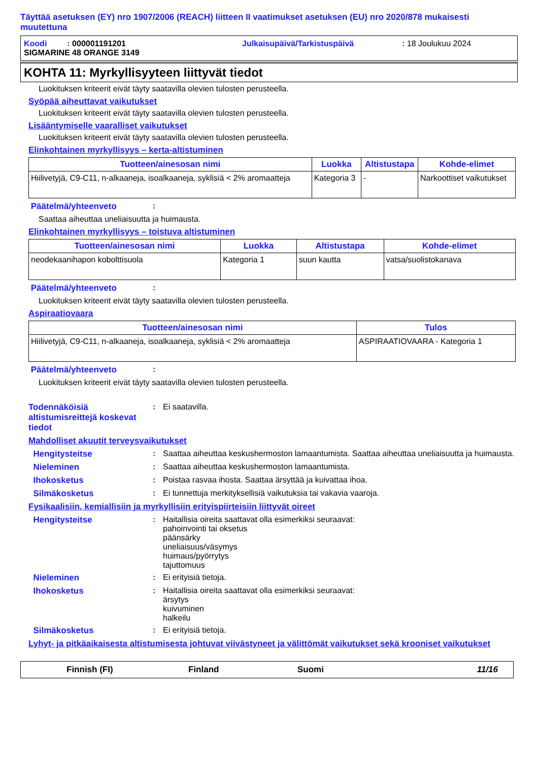Täyttää asetuksen (EY) nro 1907/2006 (REACH) liitteen II vaatimukset asetuksen (EU) nro 2020/878 mukaisesti muutettuna
Koodi : 000001191201 Julkaisupäivä/Tarkistuspäivä: 18 Joulukuu 2024
SIGMARINE 48 ORANGE 3149
KOHTA 11: Myrkyllisyyteen liittyvät tiedot
Luokituksen kriteerit eivät täyty saatavilla olevien tulosten perusteella.
Syöpää aiheuttavat vaikutukset
Luokituksen kriteerit eivät täyty saatavilla olevien tulosten perusteella.
Lisääntymiselle vaaralliset vaikutukset
Luokituksen kriteerit eivät täyty saatavilla olevien tulosten perusteella.
Elinkohtainen myrkyllisyys – kerta-altistuminen
| Tuotteen/ainesosan nimi | Luokka | Altistustapa | Kohde-elimet |
| --- | --- | --- | --- |
| Hiilivetyjä, C9-C11, n-alkaaneja, isoalkaaneja, syklisiä < 2% aromaatteja | Kategoria 3 | - | Narkoottiset vaikutukset |
Päätelmä/yhteenveto:
Saattaa aiheuttaa uneliaisuutta ja huimausta.
Elinkohtainen myrkyllisyys – toistuva altistuminen
| Tuotteen/ainesosan nimi | Luokka | Altistustapa | Kohde-elimet |
| --- | --- | --- | --- |
| neodekaanihapon kobolttisuola | Kategoria 1 | suun kautta | vatsa/suolistokanava |
Päätelmä/yhteenveto:
Luokituksen kriteerit eivät täyty saatavilla olevien tulosten perusteella.
Aspiraatiovaara
| Tuotteen/ainesosan nimi | Tulos |
| --- | --- |
| Hiilivetyjä, C9-C11, n-alkaaneja, isoalkaaneja, syklisiä < 2% aromaatteja | ASPIRAATIOVAARA - Kategoria 1 |
Päätelmä/yhteenveto:
Luokituksen kriteerit eivät täyty saatavilla olevien tulosten perusteella.
Todennäköisiä altistumisreittejä koskevat tiedot: Ei saatavilla.
Mahdolliset akuutit terveysvaikutukset
Hengitysteitse: Saattaa aiheuttaa keskushermoston lamaantumista. Saattaa aiheuttaa uneliaisuutta ja huimausta.
Nieleminen: Saattaa aiheuttaa keskushermoston lamaantumista.
Ihokosketus: Poistaa rasvaa ihosta. Saattaa ärsyttää ja kuivattaa ihoa.
Silmäkosketus: Ei tunnettuja merkityksellisiä vaikutuksia tai vakavia vaaroja.
Fysikaalisiin, kemiallisiin ja myrkyllisiin erityispiirteisiin liittyvät oireet
Hengitysteitse: Haitallisia oireita saattavat olla esimerkiksi seuraavat:
pahoinvointi tai oksetus
päänsärky
uneliaisuus/väsymys
huimaus/pyörrytys
tajuttomuus
Nieleminen: Ei erityisiä tietoja.
Ihokosketus: Haitallisia oireita saattavat olla esimerkiksi seuraavat:
ärsytys
kuivuminen
halkeilu
Silmäkosketus: Ei erityisiä tietoja.
Lyhyt- ja pitkäaikaisesta altistumisesta johtuvat viivästyneet ja välittömät vaikutukset sekä krooniset vaikutukset
Finnish (FI) Finland Suomi 11/16